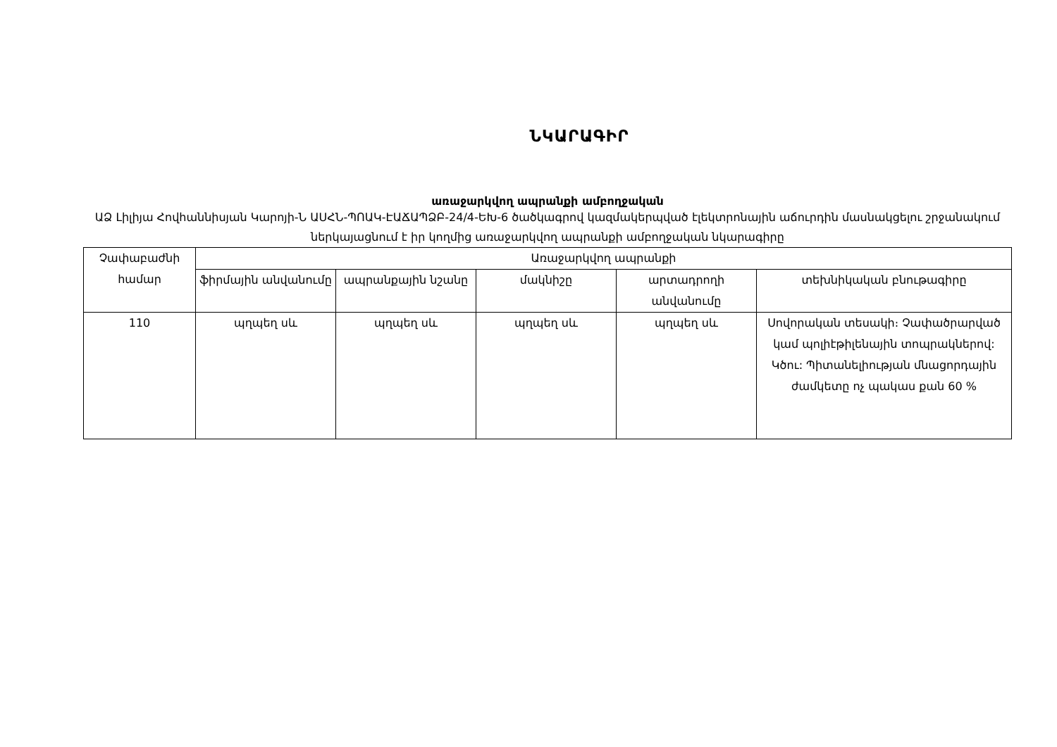ՆԿԱՐԱԳԻՐ
առաջարկվող ապրանքի ամբողջական
ԱՁ Լիլիյա Հովհաննիսյան Կարոյի-Ն ԱՍՀՆ-ՊՈԱԿ-ԷԱՃԱՊՁԲ-24/4-ԵԽ-6 ծածկագրով կազմակերպված էլեկտրոնային աճուրդին մասնակցելու շրջանակում ներկայացնում է իր կողմից առաջարկվող ապրանքի ամբողջական նկարագիրը
| Չափաբաժնի համար | Առաջարկվող ապրանքի | | | | |
| --- | --- | --- | --- | --- | --- |
| | ֆիրմային անվանումը | ապրանքային նշանը | մակնիշը | արտադրողի անվանումը | տեխնիկական բնութագիրը |
| 110 | պղպեղ սև | պղպեղ սև | պղպեղ սև | պղպեղ սև | Սովորական տեսակի։ Չափածրարված կամ պոլիէթիլենային տոպրակներով: Կծու: Պիտանելիության մնացորդային ժամկետը ոչ պակաս քան 60 % |